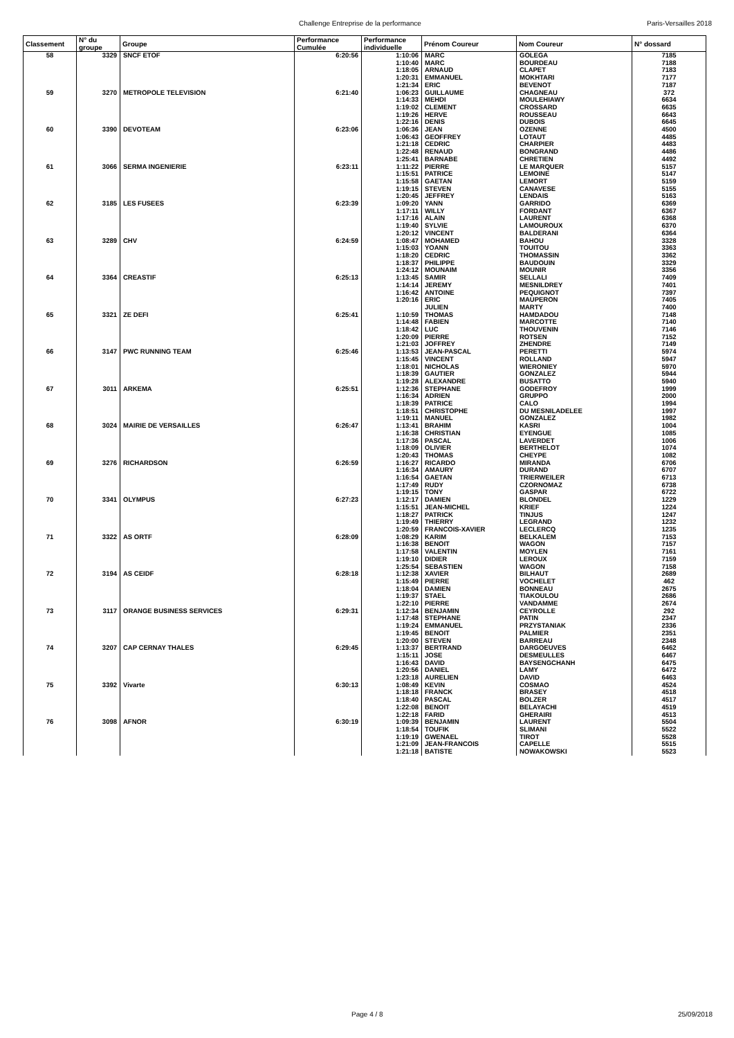Challenge Entreprise de la performance Paris-Versailles 2018
| Classement | N° du groupe | Groupe | Performance Cumulée | Performance individuelle | Prénom Coureur | Nom Coureur | N° dossard |
| --- | --- | --- | --- | --- | --- | --- | --- |
| 58 | 3329 | SNCF ETOF | 6:20:56 | 1:10:06 | MARC | GOLEGA | 7185 |
| | | | | 1:10:40 | MARC | BOURDEAU | 7188 |
| | | | | 1:18:05 | ARNAUD | CLAPET | 7183 |
| | | | | 1:20:31 | EMMANUEL | MOKHTARI | 7177 |
| | | | | 1:21:34 | ERIC | BEVENOT | 7187 |
| 59 | 3270 | METROPOLE TELEVISION | 6:21:40 | 1:06:23 | GUILLAUME | CHAGNEAU | 372 |
| | | | | 1:14:33 | MEHDI | MOULEHIAWY | 6634 |
| | | | | 1:19:02 | CLEMENT | CROSSARD | 6635 |
| | | | | 1:19:26 | HERVE | ROUSSEAU | 6643 |
| | | | | 1:22:16 | DENIS | DUBOIS | 6645 |
| 60 | 3390 | DEVOTEAM | 6:23:06 | 1:06:36 | JEAN | OZENNE | 4500 |
| | | | | 1:06:43 | GEOFFREY | LOTAUT | 4485 |
| | | | | 1:21:18 | CEDRIC | CHARPIER | 4483 |
| | | | | 1:22:48 | RENAUD | BONGRAND | 4486 |
| | | | | 1:25:41 | BARNABE | CHRETIEN | 4492 |
| 61 | 3066 | SERMA INGENIERIE | 6:23:11 | 1:11:22 | PIERRE | LE MARQUER | 5157 |
| | | | | 1:15:51 | PATRICE | LEMOINE | 5147 |
| | | | | 1:15:58 | GAETAN | LEMORT | 5159 |
| | | | | 1:19:15 | STEVEN | CANAVESE | 5155 |
| | | | | 1:20:45 | JEFFREY | LENDAIS | 5163 |
| 62 | 3185 | LES FUSEES | 6:23:39 | 1:09:20 | YANN | GARRIDO | 6369 |
| | | | | 1:17:11 | WILLY | FORDANT | 6367 |
| | | | | 1:17:16 | ALAIN | LAURENT | 6368 |
| | | | | 1:19:40 | SYLVIE | LAMOUROUX | 6370 |
| | | | | 1:20:12 | VINCENT | BALDERANI | 6364 |
| 63 | 3289 | CHV | 6:24:59 | 1:08:47 | MOHAMED | BAHOU | 3328 |
| | | | | 1:15:03 | YOANN | TOUITOU | 3363 |
| | | | | 1:18:20 | CEDRIC | THOMASSIN | 3362 |
| | | | | 1:18:37 | PHILIPPE | BAUDOUIN | 3329 |
| | | | | 1:24:12 | MOUNAIM | MOUNIR | 3356 |
| 64 | 3364 | CREASTIF | 6:25:13 | 1:13:45 | SAMIR | SELLALI | 7409 |
| | | | | 1:14:14 | JEREMY | MESNILDREY | 7401 |
| | | | | 1:16:42 | ANTOINE | PEQUIGNOT | 7397 |
| | | | | 1:20:16 | ERIC | MAUPERON | 7405 |
| | | | | | JULIEN | MARTY | 7400 |
| 65 | 3321 | ZE DEFI | 6:25:41 | 1:10:59 | THOMAS | HAMDADOU | 7148 |
| | | | | 1:14:48 | FABIEN | MARCOTTE | 7140 |
| | | | | 1:18:42 | LUC | THOUVENIN | 7146 |
| | | | | 1:20:09 | PIERRE | ROTSEN | 7152 |
| | | | | 1:21:03 | JOFFREY | ZHENDRE | 7149 |
| 66 | 3147 | PWC RUNNING TEAM | 6:25:46 | 1:13:53 | JEAN-PASCAL | PERETTI | 5974 |
| | | | | 1:15:45 | VINCENT | ROLLAND | 5947 |
| | | | | 1:18:01 | NICHOLAS | WIERONIEY | 5970 |
| | | | | 1:18:39 | GAUTIER | GONZALEZ | 5944 |
| | | | | 1:19:28 | ALEXANDRE | BUSATTO | 5940 |
| 67 | 3011 | ARKEMA | 6:25:51 | 1:12:36 | STEPHANE | GODEFROY | 1999 |
| | | | | 1:16:34 | ADRIEN | GRUPPO | 2000 |
| | | | | 1:18:39 | PATRICE | CALO | 1994 |
| | | | | 1:18:51 | CHRISTOPHE | DU MESNILADELEE | 1997 |
| | | | | 1:19:11 | MANUEL | GONZALEZ | 1982 |
| 68 | 3024 | MAIRIE DE VERSAILLES | 6:26:47 | 1:13:41 | BRAHIM | KASRI | 1004 |
| | | | | 1:16:38 | CHRISTIAN | EYENGUE | 1085 |
| | | | | 1:17:36 | PASCAL | LAVERDET | 1006 |
| | | | | 1:18:09 | OLIVIER | BERTHELOT | 1074 |
| | | | | 1:20:43 | THOMAS | CHEYPE | 1082 |
| 69 | 3276 | RICHARDSON | 6:26:59 | 1:16:27 | RICARDO | MIRANDA | 6706 |
| | | | | 1:16:34 | AMAURY | DURAND | 6707 |
| | | | | 1:16:54 | GAETAN | TRIERWEILER | 6713 |
| | | | | 1:17:49 | RUDY | CZORNOMAZ | 6738 |
| | | | | 1:19:15 | TONY | GASPAR | 6722 |
| 70 | 3341 | OLYMPUS | 6:27:23 | 1:12:17 | DAMIEN | BLONDEL | 1229 |
| | | | | 1:15:51 | JEAN-MICHEL | KRIEF | 1224 |
| | | | | 1:18:27 | PATRICK | TINJUS | 1247 |
| | | | | 1:19:49 | THIERRY | LEGRAND | 1232 |
| | | | | 1:20:59 | FRANCOIS-XAVIER | LECLERCQ | 1235 |
| 71 | 3322 | AS ORTF | 6:28:09 | 1:08:29 | KARIM | BELKALEM | 7153 |
| | | | | 1:16:38 | BENOIT | WAGON | 7157 |
| | | | | 1:17:58 | VALENTIN | MOYLEN | 7161 |
| | | | | 1:19:10 | DIDIER | LEROUX | 7159 |
| | | | | 1:25:54 | SEBASTIEN | WAGON | 7158 |
| 72 | 3194 | AS CEIDF | 6:28:18 | 1:12:38 | XAVIER | BILHAUT | 2689 |
| | | | | 1:15:49 | PIERRE | VOCHELET | 462 |
| | | | | 1:18:04 | DAMIEN | BONNEAU | 2675 |
| | | | | 1:19:37 | STAEL | TIAKOULOU | 2686 |
| | | | | 1:22:10 | PIERRE | VANDAMME | 2674 |
| 73 | 3117 | ORANGE BUSINESS SERVICES | 6:29:31 | 1:12:34 | BENJAMIN | CEYROLLE | 292 |
| | | | | 1:17:48 | STEPHANE | PATIN | 2347 |
| | | | | 1:19:24 | EMMANUEL | PRZYSTANIAK | 2336 |
| | | | | 1:19:45 | BENOIT | PALMIER | 2351 |
| | | | | 1:20:00 | STEVEN | BARREAU | 2348 |
| 74 | 3207 | CAP CERNAY THALES | 6:29:45 | 1:13:37 | BERTRAND | DARGOEUVES | 6462 |
| | | | | 1:15:11 | JOSE | DESMEULLES | 6467 |
| | | | | 1:16:43 | DAVID | BAYSENGCHANH | 6475 |
| | | | | 1:20:56 | DANIEL | LAMY | 6472 |
| | | | | 1:23:18 | AURELIEN | DAVID | 6463 |
| 75 | 3392 | Vivarte | 6:30:13 | 1:08:49 | KEVIN | COSMAO | 4524 |
| | | | | 1:18:18 | FRANCK | BRASEY | 4518 |
| | | | | 1:18:40 | PASCAL | BOLZER | 4517 |
| | | | | 1:22:08 | BENOIT | BELAYACHI | 4519 |
| | | | | 1:22:18 | FARID | GHERAIRI | 4513 |
| 76 | 3098 | AFNOR | 6:30:19 | 1:09:39 | BENJAMIN | LAURENT | 5504 |
| | | | | 1:18:54 | TOUFIK | SLIMANI | 5522 |
| | | | | 1:19:19 | GWENAEL | TIROT | 5528 |
| | | | | 1:21:09 | JEAN-FRANCOIS | CAPELLE | 5515 |
| | | | | 1:21:18 | BATISTE | NOWAKOWSKI | 5523 |
Page 4 / 8 25/09/2018